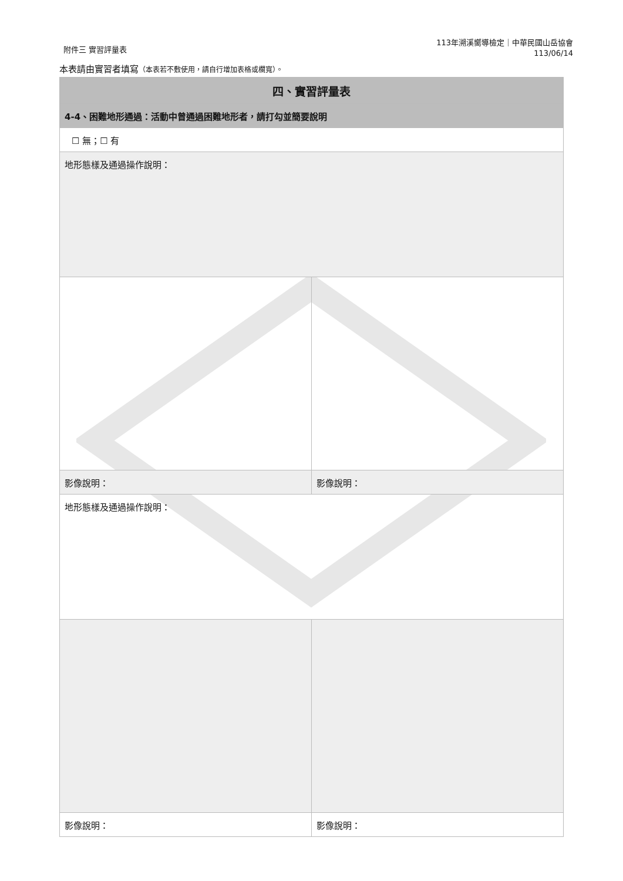附件三 實習評量表
113年溯溪嚮導檢定｜中華民國山岳協會
113/06/14
本表請由實習者填寫（本表若不敷使用，請自行增加表格或欄寬）。
| 四、實習評量表 | |
| --- | --- |
| 4-4、困難地形通過：活動中曾通過困難地形者，請打勾並簡要說明 | |
| ☐ 無；☐ 有 | |
| 地形態樣及通過操作說明： | |
| 影像說明： | 影像說明： |
| 地形態樣及通過操作說明： | |
| 影像說明： | 影像說明： |